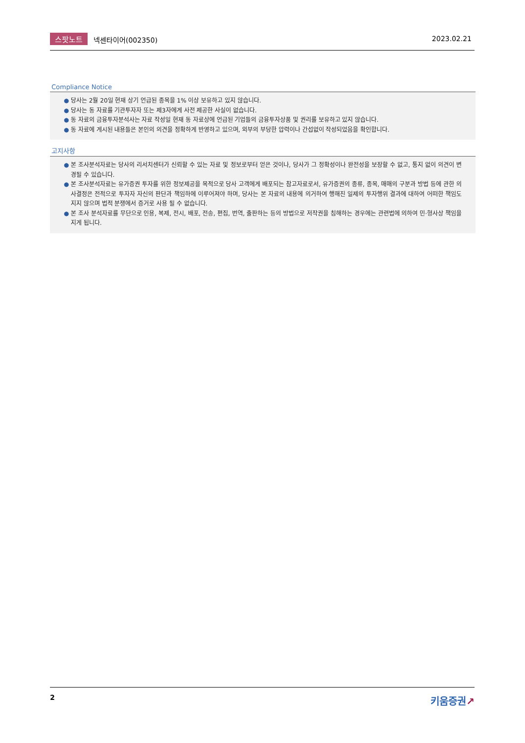스팟노트 넥센타이어(002350) 2023.02.21
Compliance Notice
● 당사는 2월 20일 현재 상기 언급된 종목을 1% 이상 보유하고 있지 않습니다.
● 당사는 동 자료를 기관투자자 또는 제3자에게 사전 제공한 사실이 없습니다.
● 동 자료의 금융투자분석사는 자료 작성일 현재 동 자료상에 언급된 기업들의 금융투자상품 및 권리를 보유하고 있지 않습니다.
● 동 자료에 게시된 내용들은 본인의 의견을 정확하게 반영하고 있으며, 외부의 부당한 압력이나 간섭없이 작성되었음을 확인합니다.
고지사항
● 본 조사분석자료는 당사의 리서치센터가 신뢰할 수 있는 자료 및 정보로부터 얻은 것이나, 당사가 그 정확성이나 완전성을 보장할 수 없고, 통지 없이 의견이 변경될 수 있습니다.
● 본 조사분석자료는 유가증권 투자를 위한 정보제공을 목적으로 당사 고객에게 배포되는 참고자료로서, 유가증권의 종류, 종목, 매매의 구분과 방법 등에 관한 의사결정은 전적으로 투자자 자신의 판단과 책임하에 이루어져야 하며, 당사는 본 자료의 내용에 의거하여 행해진 일제의 투자행위 결과에 대하여 어떠한 책임도 지지 않으며 법적 분쟁에서 증거로 사용 될 수 없습니다.
● 본 조사 분석자료를 무단으로 인용, 복제, 전시, 배포, 전송, 편집, 번역, 출판하는 등의 방법으로 저작권을 침해하는 경우에는 관련법에 의하여 민·형사상 책임을 지게 됩니다.
2
키움증권↗